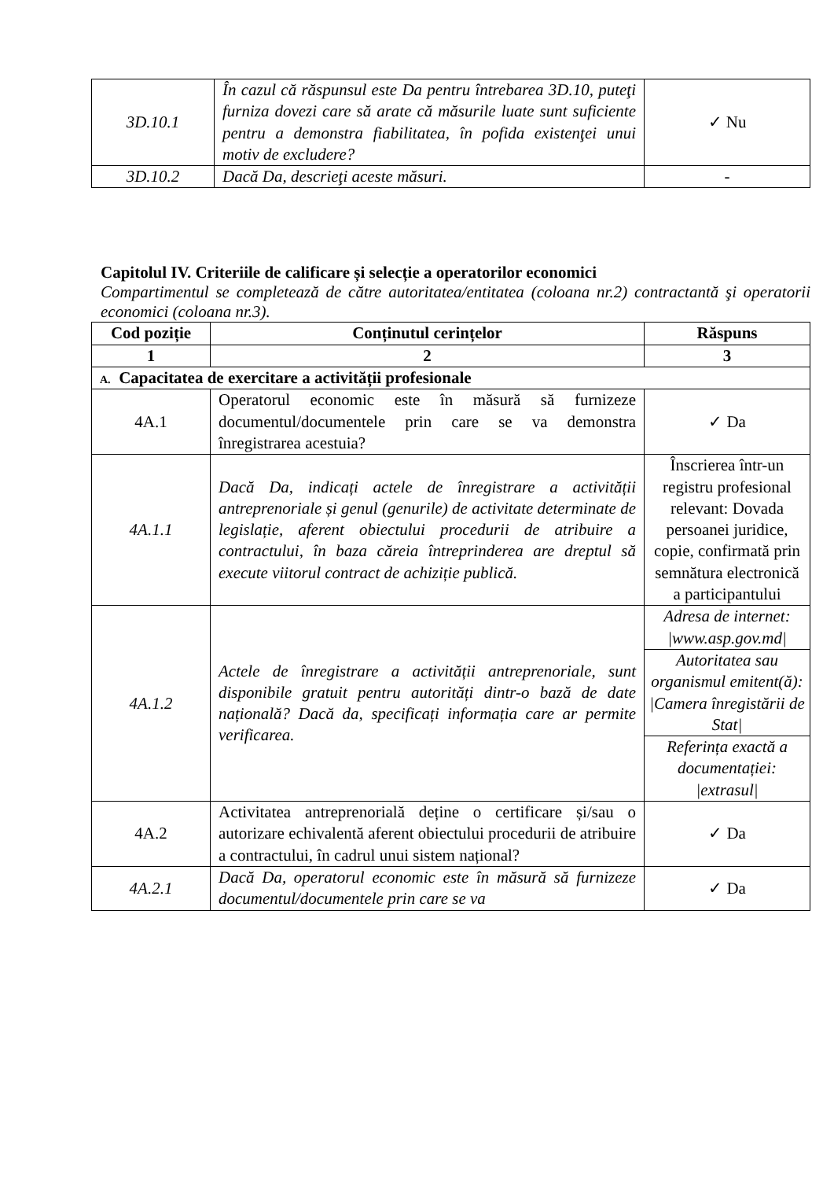| 3D.10.1 | În cazul că răspunsul este Da pentru întrebarea 3D.10, puteţi furniza dovezi care să arate că măsurile luate sunt suficiente pentru a demonstra fiabilitatea, în pofida existenţei unui motiv de excludere? | ✓ Nu |
| 3D.10.2 | Dacă Da, descrieţi aceste măsuri. | - |
Capitolul IV. Criteriile de calificare și selecție a operatorilor economici
Compartimentul se completează de către autoritatea/entitatea (coloana nr.2) contractantă şi operatorii economici (coloana nr.3).
| Cod poziție | Conținutul cerințelor | Răspuns |
| --- | --- | --- |
| 1 | 2 | 3 |
| A. Capacitatea de exercitare a activității profesionale | | |
| 4A.1 | Operatorul economic este în măsură să furnizeze documentul/documentele prin care se va demonstra înregistrarea acestuia? | ✓ Da |
| 4A.1.1 | Dacă Da, indicați actele de înregistrare a activității antreprenoriale și genul (genurile) de activitate determinate de legislație, aferent obiectului procedurii de atribuire a contractului, în baza căreia întreprinderea are dreptul să execute viitorul contract de achiziție publică. | Înscrierea într-un registru profesional relevant: Dovada persoanei juridice, copie, confirmată prin semnătura electronică a participantului |
| 4A.1.2 | Actele de înregistrare a activității antreprenoriale, sunt disponibile gratuit pentru autorități dintr-o bază de date națională? Dacă da, specificați informația care ar permite verificarea. | Adresa de internet: /www.asp.gov.md/ Autoritatea sau organismul emitent(ă): /Camera înregistării de Stat/ Referința exactă a documentației: /extrasul/ |
| 4A.2 | Activitatea antreprenorială deține o certificare și/sau o autorizare echivalentă aferent obiectului procedurii de atribuire a contractului, în cadrul unui sistem național? | ✓ Da |
| 4A.2.1 | Dacă Da, operatorul economic este în măsură să furnizeze documentul/documentele prin care se va | ✓ Da |